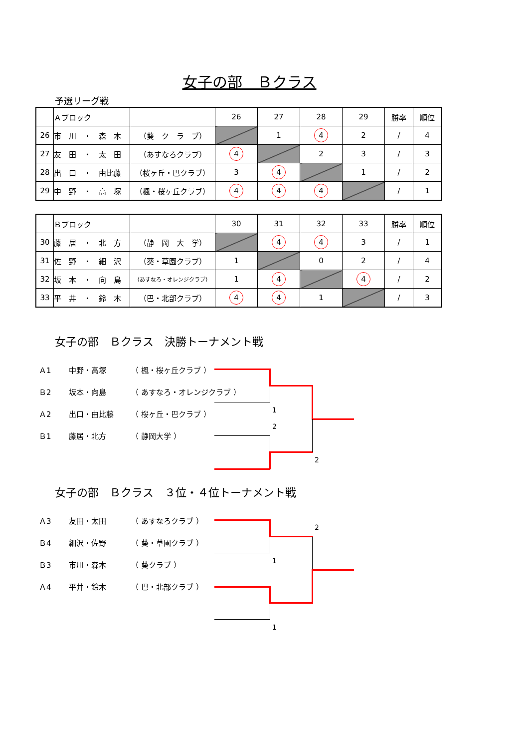女子の部　Ｂクラス
予選リーグ戦
| | Ａブロック | | 26 | 27 | 28 | 29 | 勝率 | 順位 |
| 26 | 市 川 ・ 森 本 | （葵 ク ラ ブ） | | 1 | 4 | 2 | / | 4 |
| 27 | 友 田 ・ 太 田 | （あすなろクラブ） | 4 | | 2 | 3 | / | 3 |
| 28 | 出 口 ・ 由比藤 | （桜ヶ丘・巴クラブ） | 3 | 4 | | 1 | / | 2 |
| 29 | 中 野 ・ 高 塚 | （楓・桜ヶ丘クラブ） | 4 | 4 | 4 | | / | 1 |
| | Ｂブロック | | 30 | 31 | 32 | 33 | 勝率 | 順位 |
| 30 | 藤 居 ・ 北 方 | （静 岡 大 学） | | 4 | 4 | 3 | / | 1 |
| 31 | 佐 野 ・ 細 沢 | （葵・草園クラブ） | 1 | | 0 | 2 | / | 4 |
| 32 | 坂 本 ・ 向 島 | （あすなろ・オレンジクラブ） | 1 | 4 | | 4 | / | 2 |
| 33 | 平 井 ・ 鈴 木 | （巴・北部クラブ） | 4 | 4 | 1 | | / | 3 |
女子の部　Ｂクラス　決勝トーナメント戦
Ａ1 中野・高塚 （ 楓・桜ヶ丘クラブ ）
Ｂ2 坂本・向島 （ あすなろ・オレンジクラブ ）
Ａ2 出口・由比藤 （ 桜ヶ丘・巴クラブ ）
Ｂ1 藤居・北方 （ 静岡大学 ）
1
2
2
女子の部　Ｂクラス　３位・４位トーナメント戦
Ａ3 友田・太田 （ あすなろクラブ ）
Ｂ4 細沢・佐野 （ 葵・草園クラブ ）
Ｂ3 市川・森本 （ 葵クラブ ）
Ａ4 平井・鈴木 （ 巴・北部クラブ ）
2
1
1